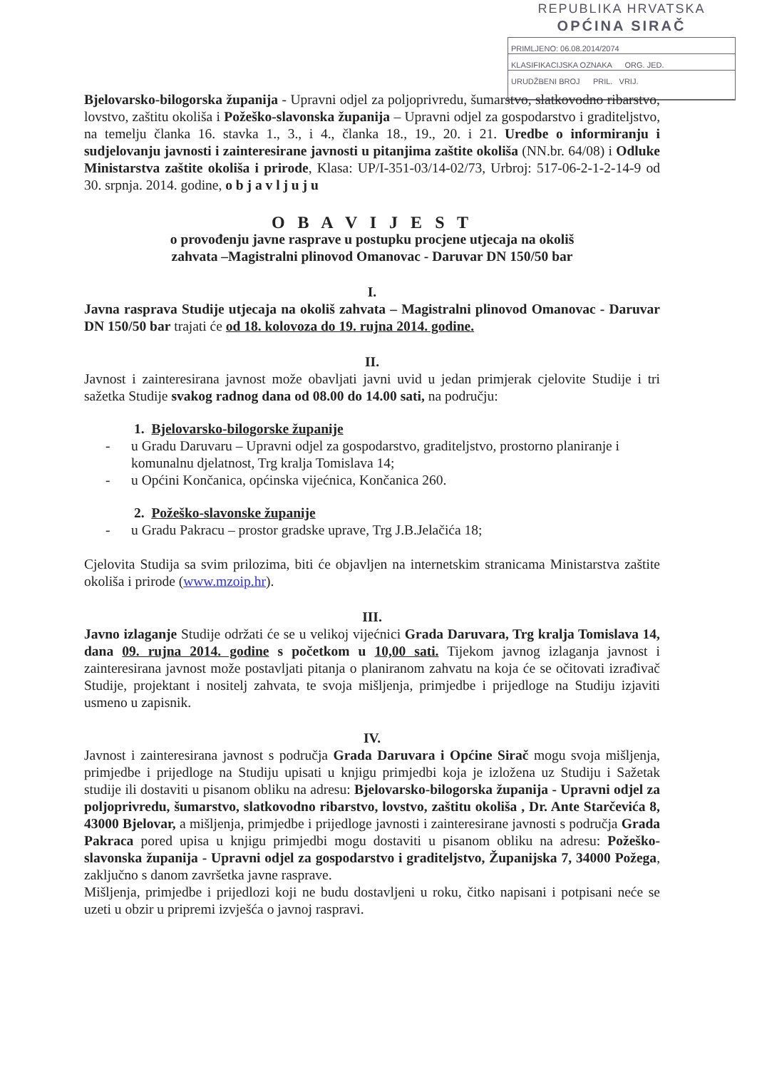REPUBLIKA HRVATSKA
OPĆINA SIRAČ
PRIMLJENO: 06.08.2014/2074
KLASIFIKACIJSKA OZNAKA ORG. JED.
URUDŽBENI BROJ PRIL. VRIJ.
Bjelovarsko-bilogorska županija - Upravni odjel za poljoprivredu, šumarstvo, slatkovodno ribarstvo, lovstvo, zaštitu okoliša i Požeško-slavonska županija – Upravni odjel za gospodarstvo i graditeljstvo, na temelju članka 16. stavka 1., 3., i 4., članka 18., 19., 20. i 21. Uredbe o informiranju i sudjelovanju javnosti i zainteresirane javnosti u pitanjima zaštite okoliša (NN.br. 64/08) i Odluke Ministarstva zaštite okoliša i prirode, Klasa: UP/I-351-03/14-02/73, Urbroj: 517-06-2-1-2-14-9 od 30. srpnja. 2014. godine, o b j a v l j u j u
O B A V I J E S T
o provođenju javne rasprave u postupku procjene utjecaja na okoliš
zahvata –Magistralni plinovod Omanovac - Daruvar DN 150/50 bar
I.
Javna rasprava Studije utjecaja na okoliš zahvata – Magistralni plinovod Omanovac - Daruvar DN 150/50 bar trajati će od 18. kolovoza do 19. rujna 2014. godine.
II.
Javnost i zainteresirana javnost može obavljati javni uvid u jedan primjerak cjelovite Studije i tri sažetka Studije svakog radnog dana od 08.00 do 14.00 sati, na području:
1. Bjelovarsko-bilogorske županije
- u Gradu Daruvaru – Upravni odjel za gospodarstvo, graditeljstvo, prostorno planiranje i komunalnu djelatnost, Trg kralja Tomislava 14;
- u Općini Končanica, općinska vijećnica, Končanica 260.
2. Požeško-slavonske županije
- u Gradu Pakracu – prostor gradske uprave, Trg J.B.Jelačića 18;
Cjelovita Studija sa svim prilozima, biti će objavljen na internetskim stranicama Ministarstva zaštite okoliša i prirode (www.mzoip.hr).
III.
Javno izlaganje Studije održati će se u velikoj vijećnici Grada Daruvara, Trg kralja Tomislava 14, dana 09. rujna 2014. godine s početkom u 10,00 sati. Tijekom javnog izlaganja javnost i zainteresirana javnost može postavljati pitanja o planiranom zahvatu na koja će se očitovati izrađivač Studije, projektant i nositelj zahvata, te svoja mišljenja, primjedbe i prijedloge na Studiju izjaviti usmeno u zapisnik.
IV.
Javnost i zainteresirana javnost s područja Grada Daruvara i Općine Sirač mogu svoja mišljenja, primjedbe i prijedloge na Studiju upisati u knjigu primjedbi koja je izložena uz Studiju i Sažetak studije ili dostaviti u pisanom obliku na adresu: Bjelovarsko-bilogorska županija - Upravni odjel za poljoprivredu, šumarstvo, slatkovodno ribarstvo, lovstvo, zaštitu okoliša , Dr. Ante Starčevića 8, 43000 Bjelovar, a mišljenja, primjedbe i prijedloge javnosti i zainteresirane javnosti s područja Grada Pakraca pored upisa u knjigu primjedbi mogu dostaviti u pisanom obliku na adresu: Požeško-slavonska županija - Upravni odjel za gospodarstvo i graditeljstvo, Županijska 7, 34000 Požega, zaključno s danom završetka javne rasprave.
Mišljenja, primjedbe i prijedlozi koji ne budu dostavljeni u roku, čitko napisani i potpisani neće se uzeti u obzir u pripremi izvješća o javnoj raspravi.